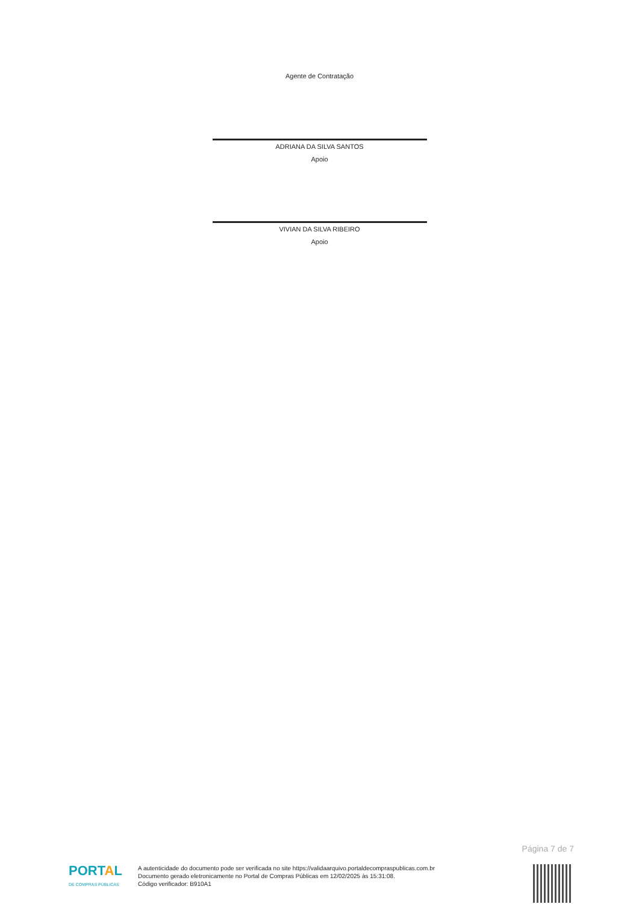Agente de Contratação
ADRIANA DA SILVA SANTOS
Apoio
VIVIAN DA SILVA RIBEIRO
Apoio
Página 7 de 7
PORTAL
DE COMPRAS PÚBLICAS
A autenticidade do documento pode ser verificada no site https://validaarquivo.portaldecompraspublicas.com.br
Documento gerado eletronicamente no Portal de Compras Públicas em 12/02/2025 às 15:31:08.
Código verificador: B910A1